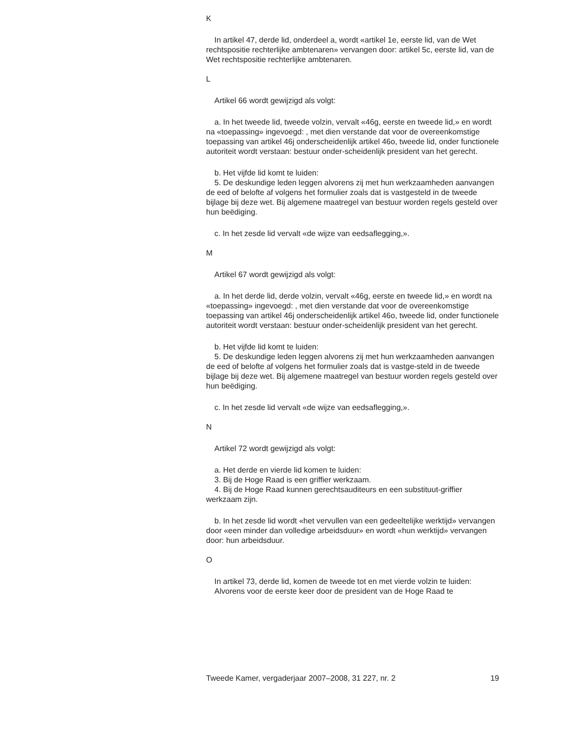K
In artikel 47, derde lid, onderdeel a, wordt «artikel 1e, eerste lid, van de Wet rechtspositie rechterlijke ambtenaren» vervangen door: artikel 5c, eerste lid, van de Wet rechtspositie rechterlijke ambtenaren.
L
Artikel 66 wordt gewijzigd als volgt:
a. In het tweede lid, tweede volzin, vervalt «46g, eerste en tweede lid,» en wordt na «toepassing» ingevoegd: , met dien verstande dat voor de overeenkomstige toepassing van artikel 46j onderscheidenlijk artikel 46o, tweede lid, onder functionele autoriteit wordt verstaan: bestuur onder-scheidenlijk president van het gerecht.
b. Het vijfde lid komt te luiden:
5. De deskundige leden leggen alvorens zij met hun werkzaamheden aanvangen de eed of belofte af volgens het formulier zoals dat is vastgesteld in de tweede bijlage bij deze wet. Bij algemene maatregel van bestuur worden regels gesteld over hun beëdiging.
c. In het zesde lid vervalt «de wijze van eedsaflegging,».
M
Artikel 67 wordt gewijzigd als volgt:
a. In het derde lid, derde volzin, vervalt «46g, eerste en tweede lid,» en wordt na «toepassing» ingevoegd: , met dien verstande dat voor de overeenkomstige toepassing van artikel 46j onderscheidenlijk artikel 46o, tweede lid, onder functionele autoriteit wordt verstaan: bestuur onder-scheidenlijk president van het gerecht.
b. Het vijfde lid komt te luiden:
5. De deskundige leden leggen alvorens zij met hun werkzaamheden aanvangen de eed of belofte af volgens het formulier zoals dat is vastge-steld in de tweede bijlage bij deze wet. Bij algemene maatregel van bestuur worden regels gesteld over hun beëdiging.
c. In het zesde lid vervalt «de wijze van eedsaflegging,».
N
Artikel 72 wordt gewijzigd als volgt:
a. Het derde en vierde lid komen te luiden:
3. Bij de Hoge Raad is een griffier werkzaam.
4. Bij de Hoge Raad kunnen gerechtsauditeurs en een substituut-griffier werkzaam zijn.
b. In het zesde lid wordt «het vervullen van een gedeeltelijke werktijd» vervangen door «een minder dan volledige arbeidsduur» en wordt «hun werktijd» vervangen door: hun arbeidsduur.
O
In artikel 73, derde lid, komen de tweede tot en met vierde volzin te luiden:
Alvorens voor de eerste keer door de president van de Hoge Raad te
Tweede Kamer, vergaderjaar 2007–2008, 31 227, nr. 2 19